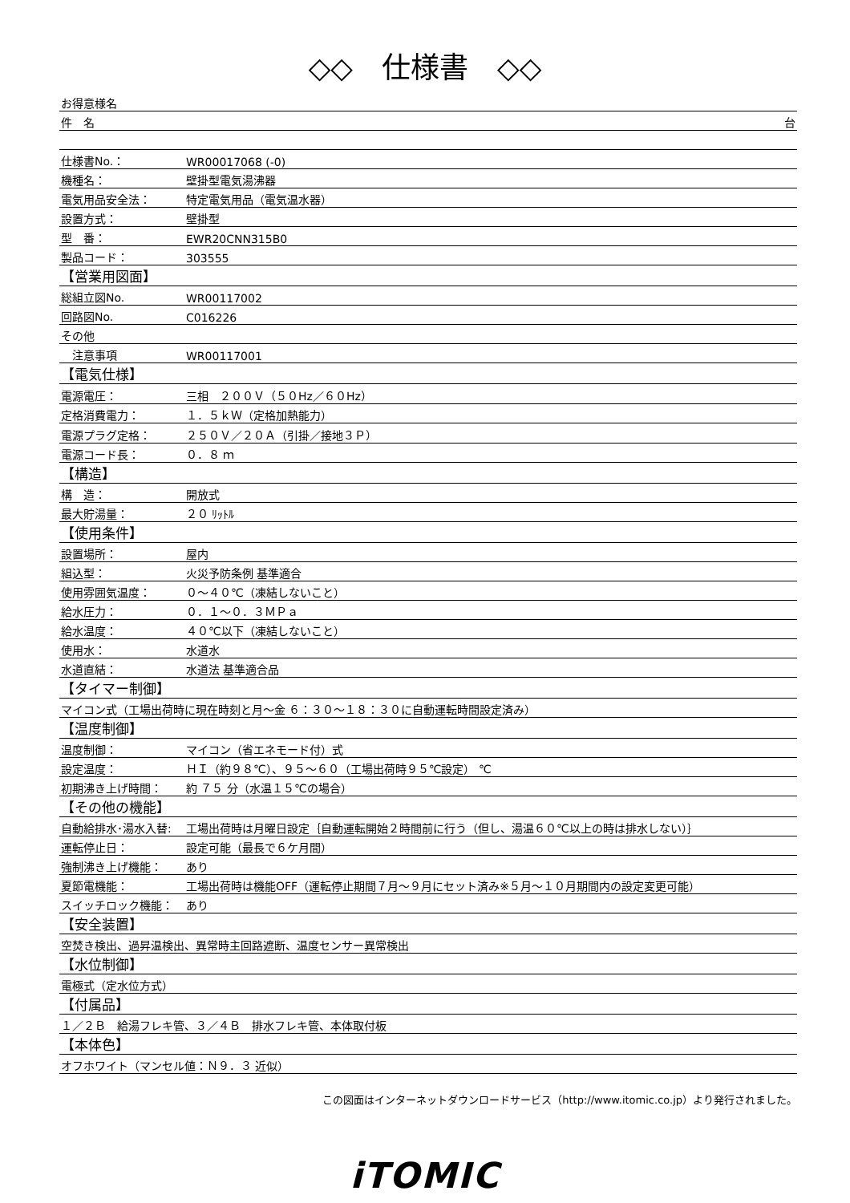◇◇　仕様書　◇◇
| お得意様名 |
| 件 名 台 |
| 仕様書No.： | WR00017068 (-0) |
| 機種名： | 壁掛型電気湯沸器 |
| 電気用品安全法： | 特定電気用品（電気温水器） |
| 設置方式： | 壁掛型 |
| 型 番： | EWR20CNN315B0 |
| 製品コード： | 303555 |
| 【営業用図面】 | |
| 総組立図No. | WR00117002 |
| 回路図No. | C016226 |
| その他 | |
| 注意事項 | WR00117001 |
| 【電気仕様】 | |
| 電源電圧： | 三相 ２００Ｖ（５０Hz／６０Hz） |
| 定格消費電力： | １．５ｋＷ（定格加熱能力） |
| 電源プラグ定格： | ２５０Ｖ／２０Ａ（引掛／接地３Ｐ） |
| 電源コード長： | ０．８ ｍ |
| 【構造】 | |
| 構 造： | 開放式 |
| 最大貯湯量： | ２０ ﾘｯﾄﾙ |
| 【使用条件】 | |
| 設置場所： | 屋内 |
| 組込型： | 火災予防条例 基準適合 |
| 使用雰囲気温度： | ０～４０℃（凍結しないこと） |
| 給水圧力： | ０．１～０．３ＭＰａ |
| 給水温度： | ４０℃以下（凍結しないこと） |
| 使用水： | 水道水 |
| 水道直結： | 水道法 基準適合品 |
| 【タイマー制御】 | |
| マイコン式（工場出荷時に現在時刻と月～金 ６：３０～１８：３０に自動運転時間設定済み） | |
| 【温度制御】 | |
| 温度制御： | マイコン（省エネモード付）式 |
| 設定温度： | ＨＩ（約９８℃）、９５～６０（工場出荷時９５℃設定） ℃ |
| 初期沸き上げ時間： | 約 ７５ 分（水温１５℃の場合） |
| 【その他の機能】 | |
| 自動給排水･湯水入替: | 工場出荷時は月曜日設定｛自動運転開始２時間前に行う（但し、湯温６０℃以上の時は排水しない）｝ |
| 運転停止日： | 設定可能（最長で６ケ月間） |
| 強制沸き上げ機能： | あり |
| 夏節電機能： | 工場出荷時は機能OFF（運転停止期間７月～９月にセット済み※５月～１０月期間内の設定変更可能） |
| スイッチロック機能： | あり |
| 【安全装置】 | |
| 空焚き検出、過昇温検出、異常時主回路遮断、温度センサー異常検出 | |
| 【水位制御】 | |
| 電極式（定水位方式） | |
| 【付属品】 | |
| １／２Ｂ 給湯フレキ管、３／４Ｂ 排水フレキ管、本体取付板 | |
| 【本体色】 | |
| オフホワイト（マンセル値：Ｎ９．３ 近似） | |
この図面はインターネットダウンロードサービス（http://www.itomic.co.jp）より発行されました。
iTOMIC